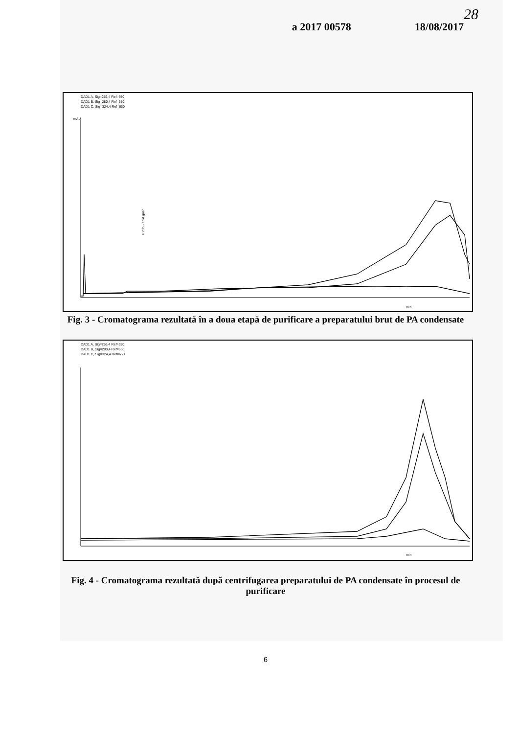28
a 2017 00578 18/08/2017
DAD1 A, Sig=256,4 Ref=650
DAD1 B, Sig=280,4 Ref=650
DAD1 C, Sig=324,4 Ref=650
mAU
6.235 - acid galic
min
Fig. 3 - Cromatograma rezultată în a doua etapă de purificare a preparatului brut de PA condensate
DAD1 A, Sig=256,4 Ref=650
DAD1 B, Sig=280,4 Ref=650
DAD1 C, Sig=324,4 Ref=650
min
Fig. 4 - Cromatograma rezultată după centrifugarea preparatului de PA condensate în procesul de purificare
6